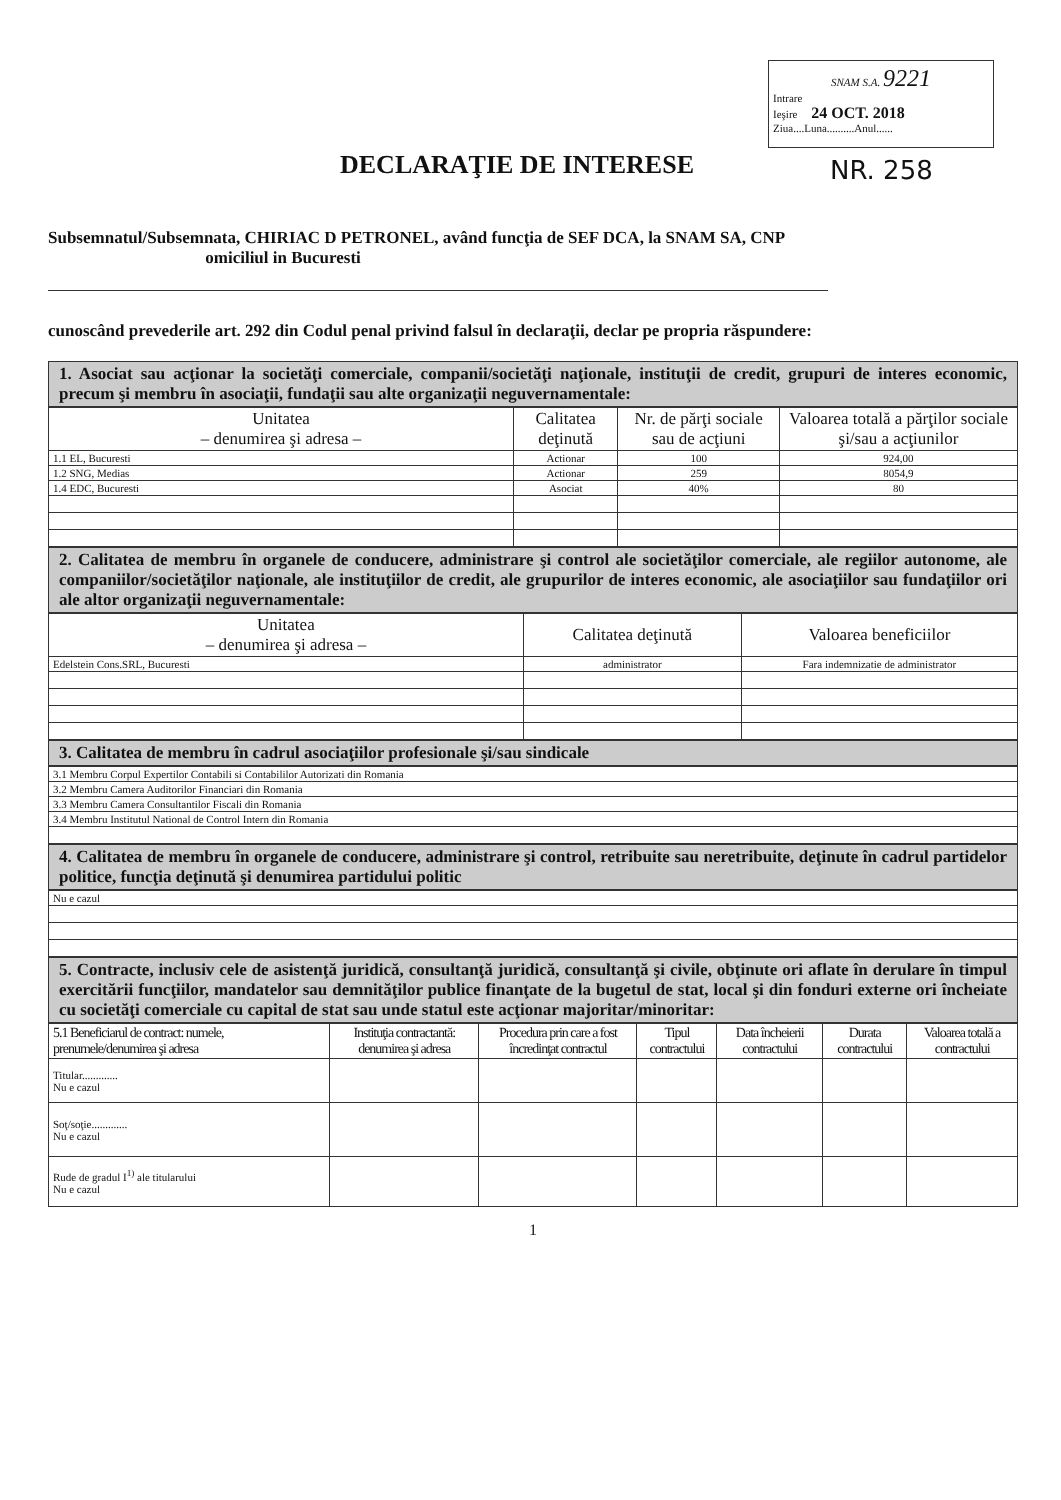SNAM S.A. 9221
Intrare
Ieşire 24 OCT. 2018
Ziua....Luna..........Anul......
DECLARAŢIE DE INTERESE NR. 258
Subsemnatul/Subsemnata, CHIRIAC D PETRONEL, având funcţia de SEF DCA, la SNAM SA, CNP
omiciliul in Bucuresti
cunoscând prevederile art. 292 din Codul penal privind falsul în declaraţii, declar pe propria răspundere:
1. Asociat sau acţionar la societăţi comerciale, companii/societăţi naţionale, instituţii de credit, grupuri de interes economic, precum şi membru în asociaţii, fundaţii sau alte organizaţii neguvernamentale:
| Unitatea – denumirea şi adresa – | Calitatea deţinută | Nr. de părţi sociale sau de acţiuni | Valoarea totală a părţilor sociale şi/sau a acţiunilor |
| --- | --- | --- | --- |
| 1.1 EL, Bucuresti | Actionar | 100 | 924,00 |
| 1.2 SNG, Medias | Actionar | 259 | 8054,9 |
| 1.4 EDC, Bucuresti | Asociat | 40% | 80 |
2. Calitatea de membru în organele de conducere, administrare şi control ale societăţilor comerciale, ale regiilor autonome, ale companiilor/societăţilor naţionale, ale instituţiilor de credit, ale grupurilor de interes economic, ale asociaţiilor sau fundaţiilor ori ale altor organizaţii neguvernamentale:
| Unitatea – denumirea şi adresa – | Calitatea deţinută | Valoarea beneficiilor |
| --- | --- | --- |
| Edelstein Cons.SRL, Bucuresti | administrator | Fara indemnizatie de administrator |
3. Calitatea de membru în cadrul asociaţiilor profesionale şi/sau sindicale
| 3.1 Membru Corpul Expertilor Contabili si Contabililor Autorizati din Romania |
| 3.2 Membru Camera Auditorilor Financiari din Romania |
| 3.3 Membru Camera Consultantilor Fiscali din Romania |
| 3.4 Membru Institutul National de Control Intern din Romania |
4. Calitatea de membru în organele de conducere, administrare şi control, retribuite sau neretribuite, deţinute în cadrul partidelor politice, funcţia deţinută şi denumirea partidului politic
| Nu e cazul |
5. Contracte, inclusiv cele de asistenţă juridică, consultanţă juridică, consultanţă şi civile, obţinute ori aflate în derulare în timpul exercitării funcţiilor, mandatelor sau demnităţilor publice finanţate de la bugetul de stat, local şi din fonduri externe ori încheiate cu societăţi comerciale cu capital de stat sau unde statul este acţionar majoritar/minoritar:
| 5.1 Beneficiarul de contract: numele, prenumele/denumirea şi adresa | Instituţia contractantă: denumirea şi adresa | Procedura prin care a fost încredinţat contractul | Tipul contractului | Data încheierii contractului | Durata contractului | Valoarea totală a contractului |
| --- | --- | --- | --- | --- | --- | --- |
| Titular............. Nu e cazul | | | | | | |
| Soţ/soţie............. Nu e cazul | | | | | | |
| Rude de gradul I<sup>1)</sup> ale titularului Nu e cazul | | | | | | |
1